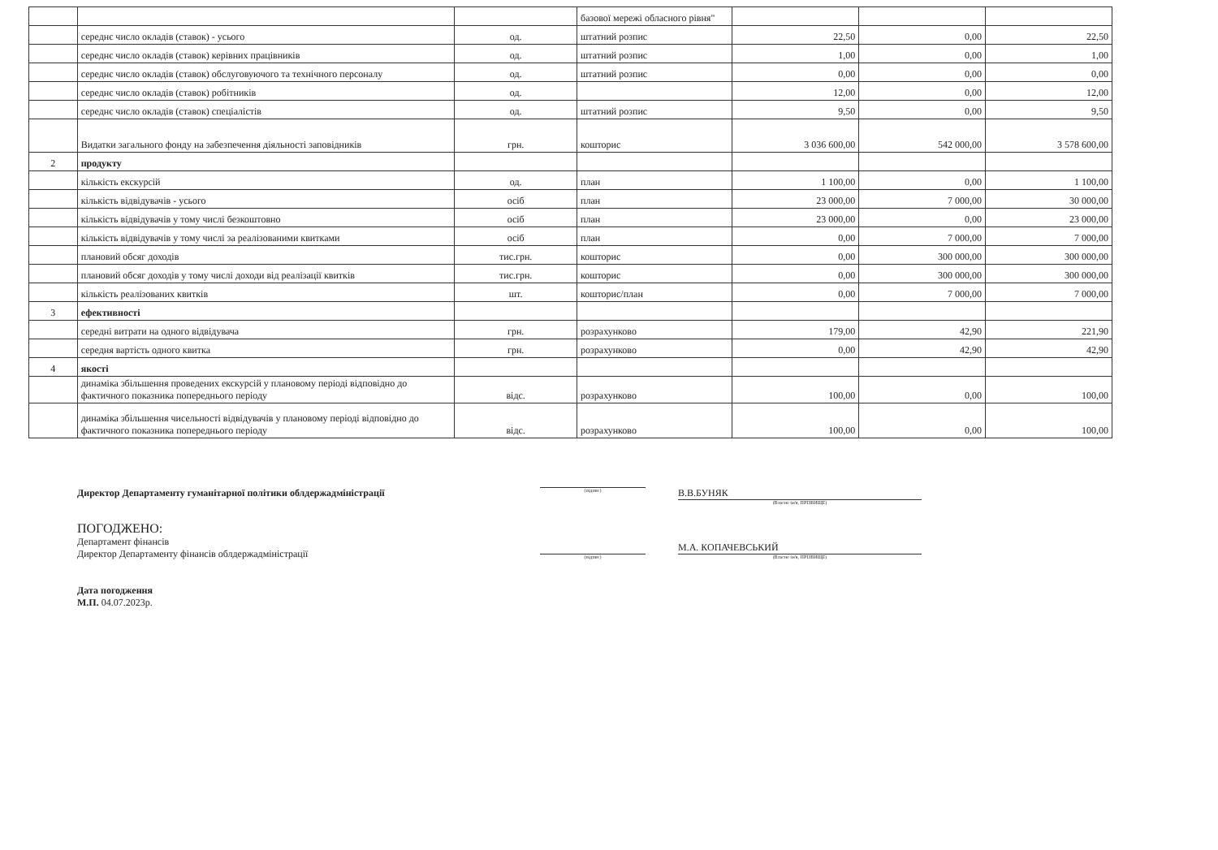| | | | базової мережі обласного рівня" | | | |
| | середнє число окладів (ставок) - усього | од. | штатний розпис | 22,50 | 0,00 | 22,50 |
| | середнє число окладів (ставок) керівних працівників | од. | штатний розпис | 1,00 | 0,00 | 1,00 |
| | середнє число окладів (ставок) обслуговуючого та технічного персоналу | од. | штатний розпис | 0,00 | 0,00 | 0,00 |
| | середнє число окладів (ставок) робітників | од. | | 12,00 | 0,00 | 12,00 |
| | середнє число окладів (ставок) спеціалістів | од. | штатний розпис | 9,50 | 0,00 | 9,50 |
| | Видатки загального фонду на забезпечення діяльності заповідників | грн. | кошторис | 3 036 600,00 | 542 000,00 | 3 578 600,00 |
| 2 | продукту | | | | | |
| | кількість екскурсій | од. | план | 1 100,00 | 0,00 | 1 100,00 |
| | кількість відвідувачів - усього | осіб | план | 23 000,00 | 7 000,00 | 30 000,00 |
| | кількість відвідувачів у тому числі безкоштовно | осіб | план | 23 000,00 | 0,00 | 23 000,00 |
| | кількість відвідувачів у тому числі за реалізованими квитками | осіб | план | 0,00 | 7 000,00 | 7 000,00 |
| | плановий обсяг доходів | тис.грн. | кошторис | 0,00 | 300 000,00 | 300 000,00 |
| | плановий обсяг доходів у тому числі доходи від реалізації квитків | тис.грн. | кошторис | 0,00 | 300 000,00 | 300 000,00 |
| | кількість реалізованих квитків | шт. | кошторис/план | 0,00 | 7 000,00 | 7 000,00 |
| 3 | ефективності | | | | | |
| | середні витрати на одного відвідувача | грн. | розрахунково | 179,00 | 42,90 | 221,90 |
| | середня вартість одного квитка | грн. | розрахунково | 0,00 | 42,90 | 42,90 |
| 4 | якості | | | | | |
| | динаміка збільшення проведених екскурсій у плановому періоді відповідно до фактичного показника попереднього періоду | відс. | розрахунково | 100,00 | 0,00 | 100,00 |
| | динаміка збільшення чисельності відвідувачів у плановому періоді відповідно до фактичного показника попереднього періоду | відс. | розрахунково | 100,00 | 0,00 | 100,00 |
Директор Департаменту гуманітарної політики облдержадміністрації
(підпис)
В.В.БУНЯК
(Власне ім'я, ПРІЗВИЩЕ)
ПОГОДЖЕНО:
Департамент фінансів
Директор Департаменту фінансів облдержадміністрації
Дата погодження
М.П. 04.07.2023р.
(підпис)
М.А. КОПАЧЕВСЬКИЙ
(Власне ім'я, ПРІЗВИЩЕ)